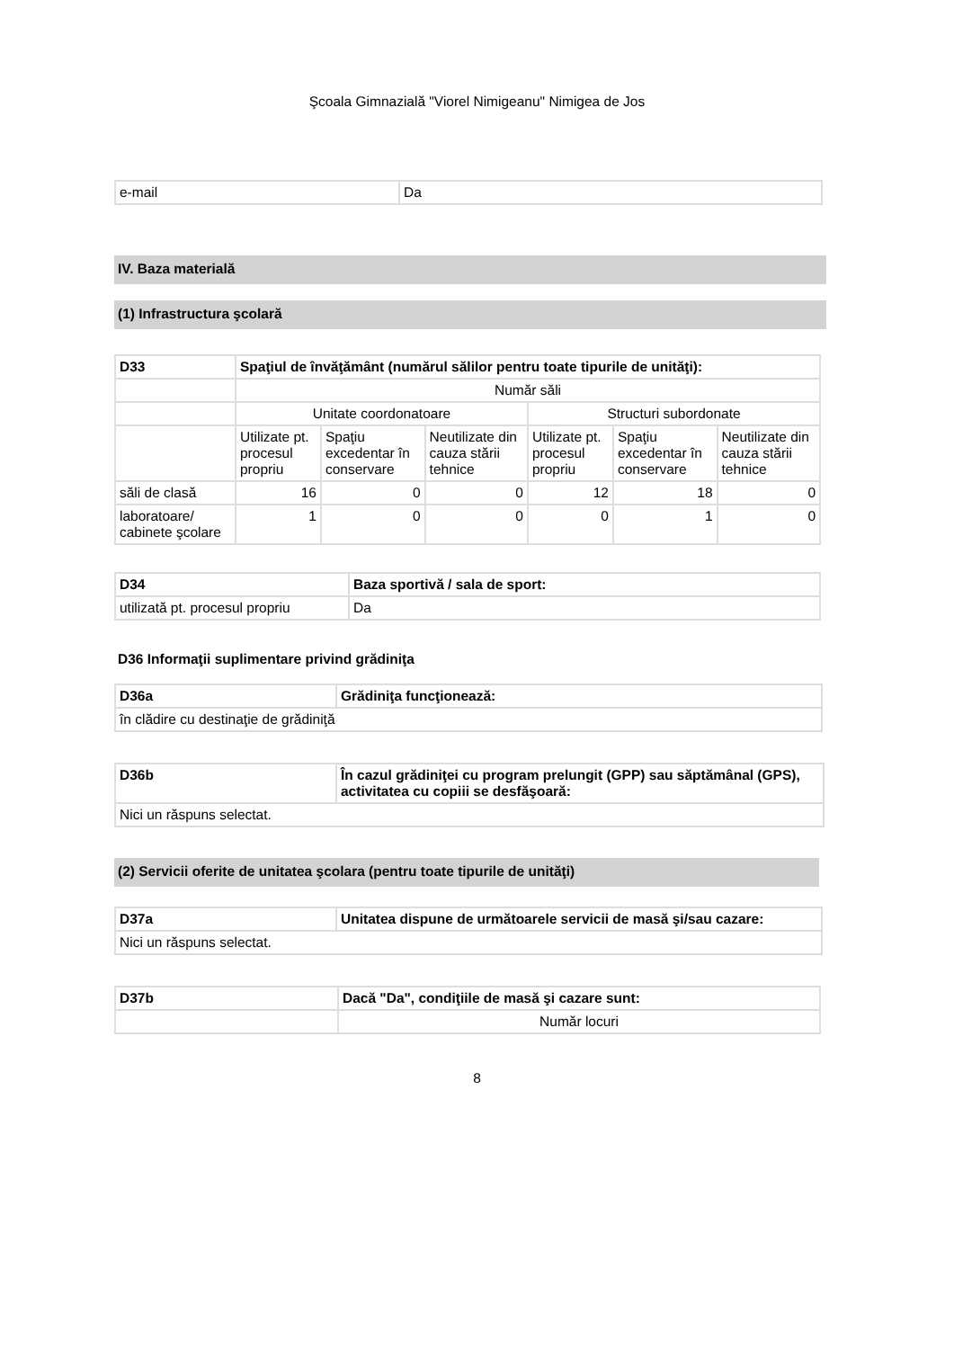Şcoala Gimnazială "Viorel Nimigeanu" Nimigea de Jos
| e-mail | Da |
IV. Baza materială
(1) Infrastructura şcolară
| D33 | Spaţiul de învăţământ (numărul sălilor pentru toate tipurile de unităţi): | | | | | |
| --- | --- | --- | --- | --- | --- | --- |
| | Număr săli | | | | | |
| | Unitate coordonatoare | | | Structuri subordonate | | |
| | Utilizate pt. procesul propriu | Spaţiu excedentar în conservare | Neutilizate din cauza stării tehnice | Utilizate pt. procesul propriu | Spaţiu excedentar în conservare | Neutilizate din cauza stării tehnice |
| săli de clasă | 16 | 0 | 0 | 12 | 18 | 0 |
| laboratoare/ cabinete şcolare | 1 | 0 | 0 | 0 | 1 | 0 |
| D34 | Baza sportivă / sala de sport: |
| --- | --- |
| utilizată pt. procesul propriu | Da |
D36 Informaţii suplimentare privind grădiniţa
| D36a | Grădiniţa funcţionează: |
| --- | --- |
| în clădire cu destinaţie de grădiniţă | |
| D36b | În cazul grădiniţei cu program prelungit (GPP) sau săptămânal (GPS), activitatea cu copiii se desfăşoară: |
| --- | --- |
| Nici un răspuns selectat. | |
(2) Servicii oferite de unitatea şcolara (pentru toate tipurile de unităţi)
| D37a | Unitatea dispune de următoarele servicii de masă şi/sau cazare: |
| --- | --- |
| Nici un răspuns selectat. | |
| D37b | Dacă "Da", condiţiile de masă şi cazare sunt: |
| --- | --- |
| | Număr locuri |
8